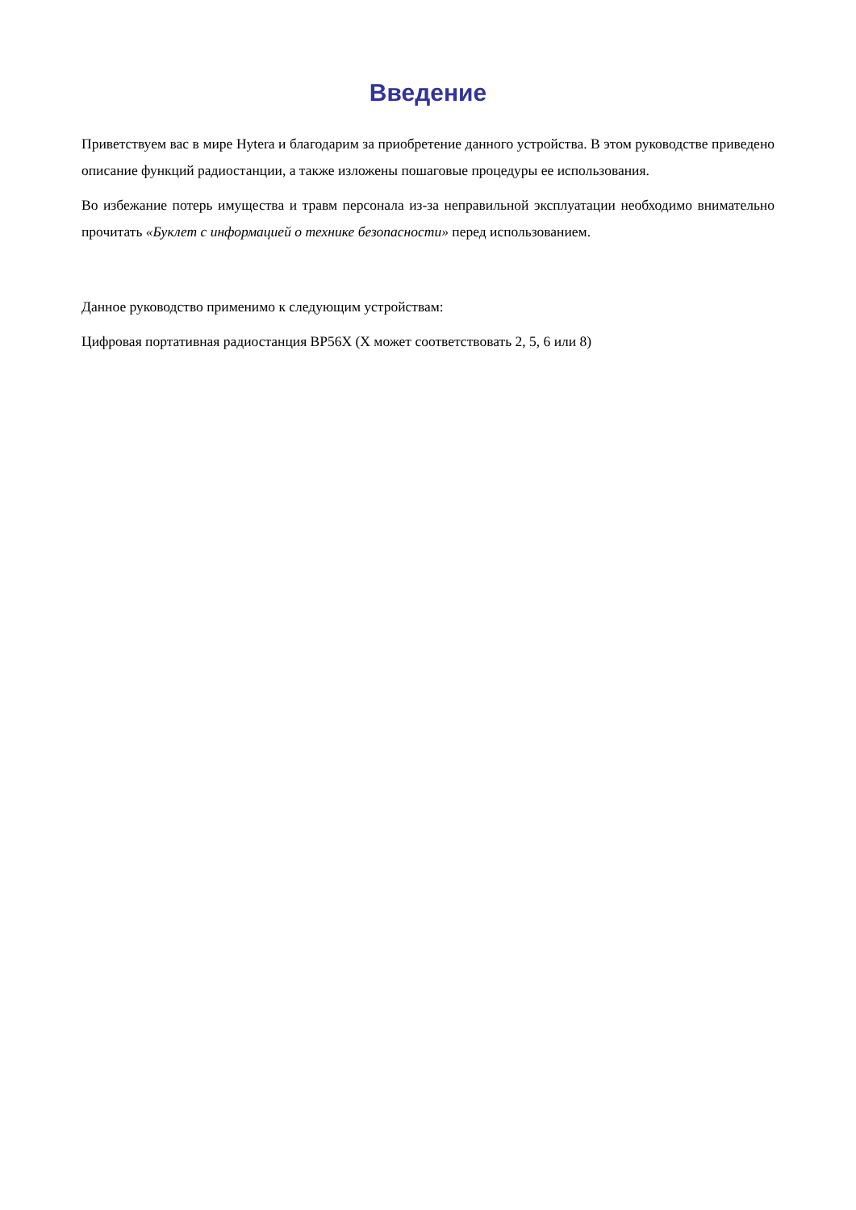Введение
Приветствуем вас в мире Hytera и благодарим за приобретение данного устройства. В этом руководстве приведено описание функций радиостанции, а также изложены пошаговые процедуры ее использования.
Во избежание потерь имущества и травм персонала из-за неправильной эксплуатации необходимо внимательно прочитать «Буклет с информацией о технике безопасности» перед использованием.
Данное руководство применимо к следующим устройствам:
Цифровая портативная радиостанция BP56X (X может соответствовать 2, 5, 6 или 8)